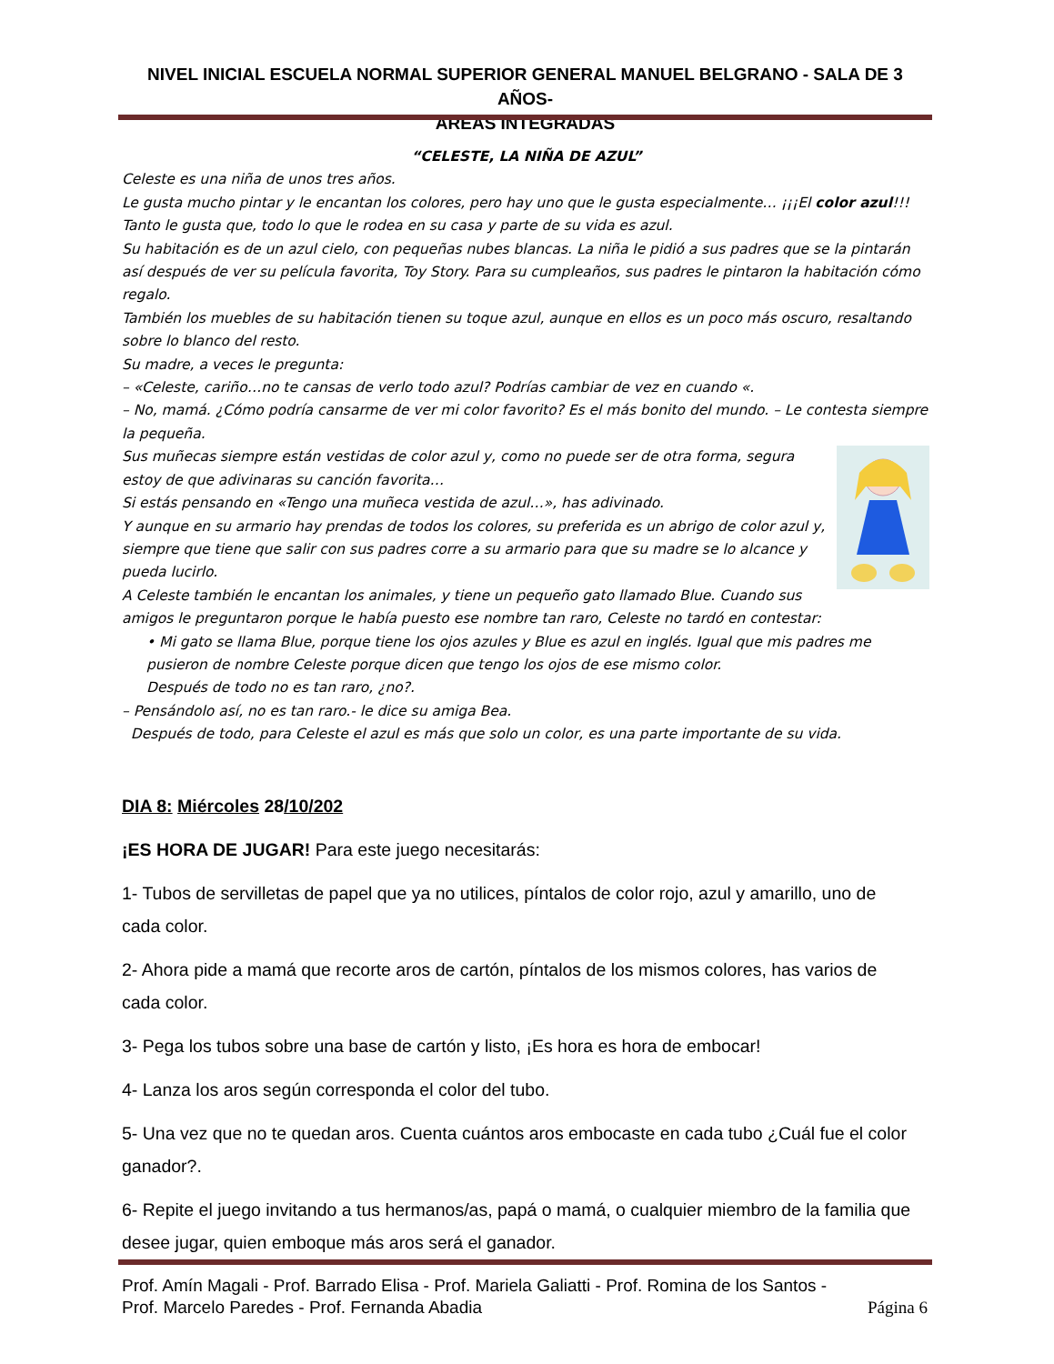NIVEL INICIAL ESCUELA NORMAL SUPERIOR GENERAL MANUEL BELGRANO - SALA DE 3 AÑOS-
AREAS INTEGRADAS
“CELESTE, LA NIÑA DE AZUL”
Celeste es una niña de unos tres años.
Le gusta mucho pintar y le encantan los colores, pero hay uno que le gusta especialmente… ¡¡¡El color azul!!!
Tanto le gusta que, todo lo que le rodea en su casa y parte de su vida es azul.
Su habitación es de un azul cielo, con pequeñas nubes blancas. La niña le pidió a sus padres que se la pintarán así después de ver su película favorita, Toy Story. Para su cumpleaños, sus padres le pintaron la habitación cómo regalo.
También los muebles de su habitación tienen su toque azul, aunque en ellos es un poco más oscuro, resaltando sobre lo blanco del resto.
Su madre, a veces le pregunta:
– «Celeste, cariño…no te cansas de verlo todo azul? Podrías cambiar de vez en cuando «.
– No, mamá. ¿Cómo podría cansarme de ver mi color favorito? Es el más bonito del mundo. – Le contesta siempre la pequeña.
Sus muñecas siempre están vestidas de color azul y, como no puede ser de otra forma, segura estoy de que adivinaras su canción favorita…
Si estás pensando en «Tengo una muñeca vestida de azul…», has adivinado.
Y aunque en su armario hay prendas de todos los colores, su preferida es un abrigo de color azul y, siempre que tiene que salir con sus padres corre a su armario para que su madre se lo alcance y pueda lucirlo.
A Celeste también le encantan los animales, y tiene un pequeño gato llamado Blue. Cuando sus amigos le preguntaron porque le había puesto ese nombre tan raro, Celeste no tardó en contestar:
• Mi gato se llama Blue, porque tiene los ojos azules y Blue es azul en inglés. Igual que mis padres me pusieron de nombre Celeste porque dicen que tengo los ojos de ese mismo color.
Después de todo no es tan raro, ¿no?.
– Pensándolo así, no es tan raro.- le dice su amiga Bea.
Después de todo, para Celeste el azul es más que solo un color, es una parte importante de su vida.
DIA 8: Miércoles 28/10/202
¡ES HORA DE JUGAR! Para este juego necesitarás:
1- Tubos de servilletas de papel que ya no utilices, píntalos de color rojo, azul y amarillo, uno de cada color.
2- Ahora pide a mamá que recorte aros de cartón, píntalos de los mismos colores, has varios de cada color.
3- Pega los tubos sobre una base de cartón y listo, ¡Es hora es hora de embocar!
4- Lanza los aros según corresponda el color del tubo.
5- Una vez que no te quedan aros. Cuenta cuántos aros embocaste en cada tubo ¿Cuál fue el color ganador?.
6- Repite el juego invitando a tus hermanos/as, papá o mamá, o cualquier miembro de la familia que desee jugar, quien emboque más aros será el ganador.
Prof. Amín Magali - Prof. Barrado Elisa - Prof. Mariela Galiatti - Prof. Romina de los Santos -
Prof. Marcelo Paredes - Prof. Fernanda Abadia Página 6